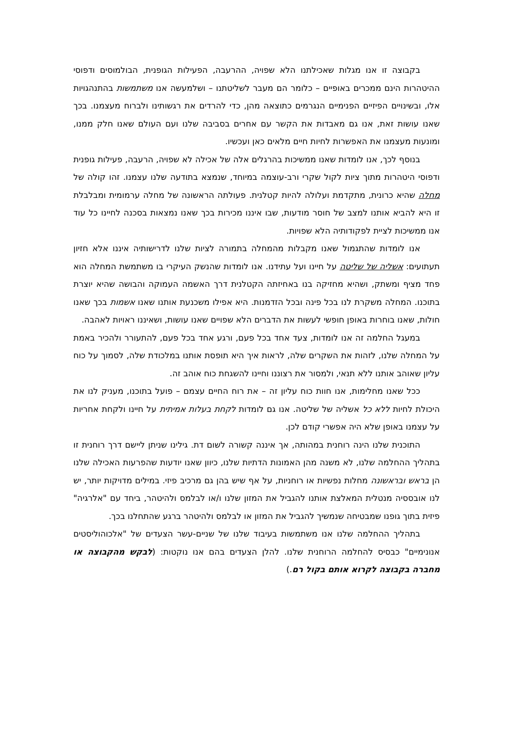בקבוצה זו אנו מגלות שאכילתנו הלא שפויה, ההרעבה, הפעילות הגופנית, הבולמוסים ודפוסי ההיטהרות הינם ממכרים באופיים – כלומר הם מעבר לשליטתנו – ושלמעשה אנו משתמשות בהתנהגויות אלו, ובשינויים הפיזיים הפנימיים הנגרמים כתוצאה מהן, כדי להרדים את רגשותינו ולברוח מעצמנו. בכך שאנו עושות זאת, אנו גם מאבדות את הקשר עם אחרים בסביבה שלנו ועם העולם שאנו חלק ממנו, ומונעות מעצמנו את האפשרות לחיות חיים מלאים כאן ועכשיו.
בנוסף לכך, אנו לומדות שאנו ממשיכות בהרגלים אלה של אכילה לא שפויה, הרעבה, פעילות גופנית ודפוסי היטהרות מתוך ציות לקול שקרי ורב-עוצמה במיוחד, שנמצא בתודעה שלנו עצמנו. זהו קולה של מחלה שהיא כרונית, מתקדמת ועלולה להיות קטלנית. פעולתה הראשונה של מחלה ערמומית ומבלבלת זו היא להביא אותנו למצב של חוסר מודעות, שבו איננו מכירות בכך שאנו נמצאות בסכנה לחיינו כל עוד אנו ממשיכות לציית לפקודותיה הלא שפויות.
אנו לומדות שהתגמול שאנו מקבלות מהמחלה בתמורה לציות שלנו לדרישותיה איננו אלא חזיון תעתועים: אשליה של שליטה על חיינו ועל עתידנו. אנו לומדות שהנשק העיקרי בו משתמשת המחלה הוא פחד מציף ומשתק, ושהיא מחזיקה בנו באחיזתה הקטלנית דרך האשמה העמוקה והבושה שהיא יוצרת בתוכנו. המחלה משקרת לנו בכל פינה ובכל הזדמנות. היא אפילו משכנעת אותנו שאנו אשמות בכך שאנו חולות, שאנו בוחרות באופן חופשי לעשות את הדברים הלא שפויים שאנו עושות, ושאיננו ראויות לאהבה.
במעגל החלמה זה אנו לומדות, צעד אחד בכל פעם, ורגע אחד בכל פעם, להתעורר ולהכיר באמת על המחלה שלנו, לזהות את השקרים שלה, לראות איך היא תופסת אותנו במלכודת שלה, לסמוך על כוח עליון שאוהב אותנו ללא תנאי, ולמסור את רצוננו וחיינו להשגחת כוח אוהב זה.
ככל שאנו מחלימות, אנו חוות כוח עליון זה – את רוח החיים עצמם – פועל בתוכנו, מעניק לנו את היכולת לחיות ללא כל אשליה של שליטה. אנו גם לומדות לקחת בעלות אמיתית על חיינו ולקחת אחריות על עצמנו באופן שלא היה אפשרי קודם לכן.
התוכנית שלנו הינה רוחנית במהותה, אך איננה קשורה לשום דת. גילינו שניתן ליישם דרך רוחנית זו בתהליך ההחלמה שלנו, לא משנה מהן האמונות הדתיות שלנו, כיוון שאנו יודעות שהפרעות האכילה שלנו הן בראש ובראשונה מחלות נפשיות או רוחניות, על אף שיש בהן גם מרכיב פיזי. במילים מדויקות יותר, יש לנו אובססיה מנטלית המאלצת אותנו להגביל את המזון שלנו ו/או לבלמס ולהיטהר, ביחד עם "אלרגיה" פיזית בתוך גופנו שמבטיחה שנמשיך להגביל את המזון או לבלמס ולהיטהר ברגע שהתחלנו בכך.
בתהליך ההחלמה שלנו אנו משתמשות בעיבוד שלנו של שניים-עשר הצעדים של "אלכוהוליסטים אנונימיים" כבסיס להחלמה הרוחנית שלנו. להלן הצעדים בהם אנו נוקטות: (לבקש מהקבוצה או מחברה בקבוצה לקרוא אותם בקול רם.)